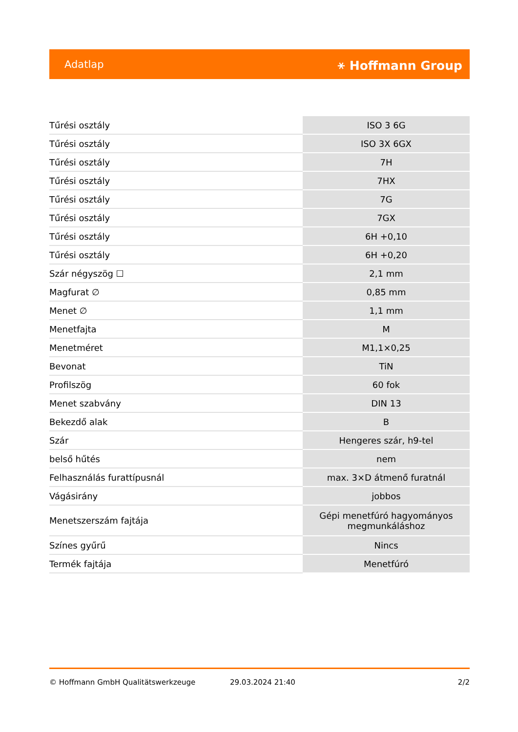Adatlap ⚹ Hoffmann Group
| Tűrési osztály | ISO 3 6G |
| Tűrési osztály | ISO 3X 6GX |
| Tűrési osztály | 7H |
| Tűrési osztály | 7HX |
| Tűrési osztály | 7G |
| Tűrési osztály | 7GX |
| Tűrési osztály | 6H +0,10 |
| Tűrési osztály | 6H +0,20 |
| Szár négyszög ☐ | 2,1 mm |
| Magfurat ∅ | 0,85 mm |
| Menet ∅ | 1,1 mm |
| Menetfajta | M |
| Menetméret | M1,1×0,25 |
| Bevonat | TiN |
| Profilszög | 60 fok |
| Menet szabvány | DIN 13 |
| Bekezdő alak | B |
| Szár | Hengeres szár, h9-tel |
| belső hűtés | nem |
| Felhasználás furattípusnál | max. 3×D átmenő furatnál |
| Vágásirány | jobbos |
| Menetszerszám fajtája | Gépi menetfúró hagyományos megmunkáláshoz |
| Színes gyűrű | Nincs |
| Termék fajtája | Menetfúró |
© Hoffmann GmbH Qualitätswerkzeuge 29.03.2024 21:40 2/2